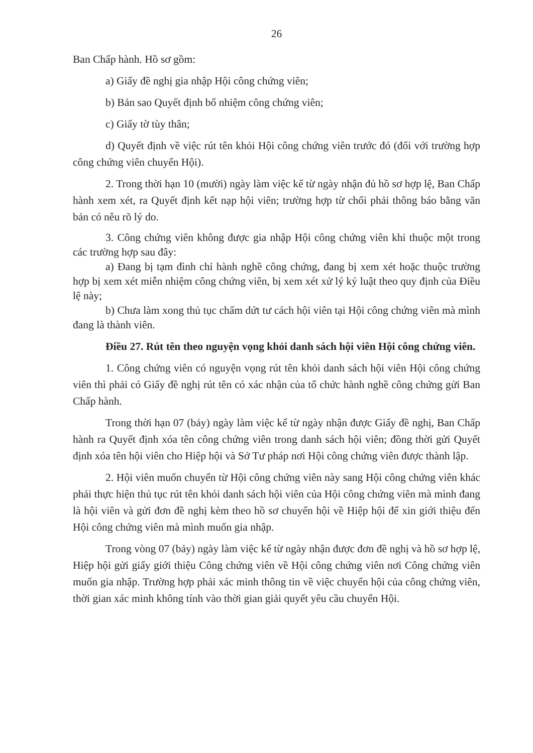26
Ban Chấp hành. Hồ sơ gồm:
a) Giấy đề nghị gia nhập Hội công chứng viên;
b) Bản sao Quyết định bổ nhiệm công chứng viên;
c) Giấy tờ tùy thân;
d) Quyết định về việc rút tên khỏi Hội công chứng viên trước đó (đối với trường hợp công chứng viên chuyển Hội).
2. Trong thời hạn 10 (mười) ngày làm việc kể từ ngày nhận đủ hồ sơ hợp lệ, Ban Chấp hành xem xét, ra Quyết định kết nạp hội viên; trường hợp từ chối phải thông báo bằng văn bản có nêu rõ lý do.
3. Công chứng viên không được gia nhập Hội công chứng viên khi thuộc một trong các trường hợp sau đây:
a) Đang bị tạm đình chỉ hành nghề công chứng, đang bị xem xét hoặc thuộc trường hợp bị xem xét miễn nhiệm công chứng viên, bị xem xét xử lý kỷ luật theo quy định của Điều lệ này;
b) Chưa làm xong thủ tục chấm dứt tư cách hội viên tại Hội công chứng viên mà mình đang là thành viên.
Điều 27. Rút tên theo nguyện vọng khỏi danh sách hội viên Hội công chứng viên.
1. Công chứng viên có nguyện vọng rút tên khỏi danh sách hội viên Hội công chứng viên thì phải có Giấy đề nghị rút tên có xác nhận của tổ chức hành nghề công chứng gửi Ban Chấp hành.
Trong thời hạn 07 (bảy) ngày làm việc kể từ ngày nhận được Giấy đề nghị, Ban Chấp hành ra Quyết định xóa tên công chứng viên trong danh sách hội viên; đồng thời gửi Quyết định xóa tên hội viên cho Hiệp hội và Sở Tư pháp nơi Hội công chứng viên được thành lập.
2. Hội viên muốn chuyển từ Hội công chứng viên này sang Hội công chứng viên khác phải thực hiện thủ tục rút tên khỏi danh sách hội viên của Hội công chứng viên mà mình đang là hội viên và gửi đơn đề nghị kèm theo hồ sơ chuyển hội về Hiệp hội để xin giới thiệu đến Hội công chứng viên mà mình muốn gia nhập.
Trong vòng 07 (bảy) ngày làm việc kể từ ngày nhận được đơn đề nghị và hồ sơ hợp lệ, Hiệp hội gửi giấy giới thiệu Công chứng viên về Hội công chứng viên nơi Công chứng viên muốn gia nhập. Trường hợp phải xác minh thông tin về việc chuyển hội của công chứng viên, thời gian xác minh không tính vào thời gian giải quyết yêu cầu chuyển Hội.